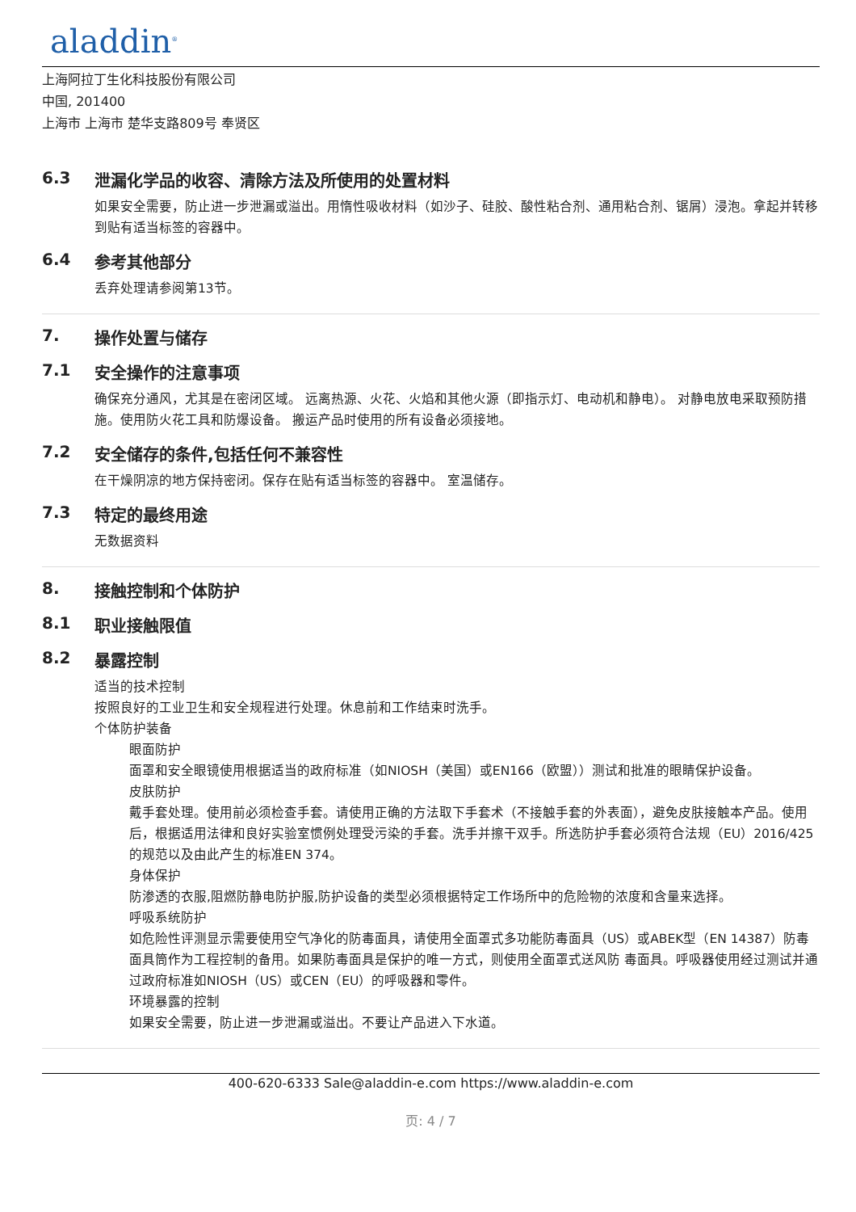aladdin<sup>®</sup>
上海阿拉丁生化科技股份有限公司
中国, 201400
上海市 上海市 楚华支路809号 奉贤区
6.3 泄漏化学品的收容、清除方法及所使用的处置材料
如果安全需要，防止进一步泄漏或溢出。用惰性吸收材料（如沙子、硅胶、酸性粘合剂、通用粘合剂、锯屑）浸泡。拿起并转移到贴有适当标签的容器中。
6.4 参考其他部分
丢弃处理请参阅第13节。
7. 操作处置与储存
7.1 安全操作的注意事项
确保充分通风，尤其是在密闭区域。 远离热源、火花、火焰和其他火源（即指示灯、电动机和静电）。 对静电放电采取预防措施。使用防火花工具和防爆设备。 搬运产品时使用的所有设备必须接地。
7.2 安全储存的条件,包括任何不兼容性
在干燥阴凉的地方保持密闭。保存在贴有适当标签的容器中。 室温储存。
7.3 特定的最终用途
无数据资料
8. 接触控制和个体防护
8.1 职业接触限值
8.2 暴露控制
适当的技术控制
按照良好的工业卫生和安全规程进行处理。休息前和工作结束时洗手。
个体防护装备
眼面防护
面罩和安全眼镜使用根据适当的政府标准（如NIOSH（美国）或EN166（欧盟））测试和批准的眼睛保护设备。
皮肤防护
戴手套处理。使用前必须检查手套。请使用正确的方法取下手套术（不接触手套的外表面），避免皮肤接触本产品。使用后，根据适用法律和良好实验室惯例处理受污染的手套。洗手并擦干双手。所选防护手套必须符合法规（EU）2016/425的规范以及由此产生的标准EN 374。
身体保护
防渗透的衣服,阻燃防静电防护服,防护设备的类型必须根据特定工作场所中的危险物的浓度和含量来选择。
呼吸系统防护
如危险性评测显示需要使用空气净化的防毒面具，请使用全面罩式多功能防毒面具（US）或ABEK型（EN 14387）防毒面具筒作为工程控制的备用。如果防毒面具是保护的唯一方式，则使用全面罩式送风防 毒面具。呼吸器使用经过测试并通过政府标准如NIOSH（US）或CEN（EU）的呼吸器和零件。
环境暴露的控制
如果安全需要，防止进一步泄漏或溢出。不要让产品进入下水道。
400-620-6333 Sale@aladdin-e.com https://www.aladdin-e.com
页: 4 / 7